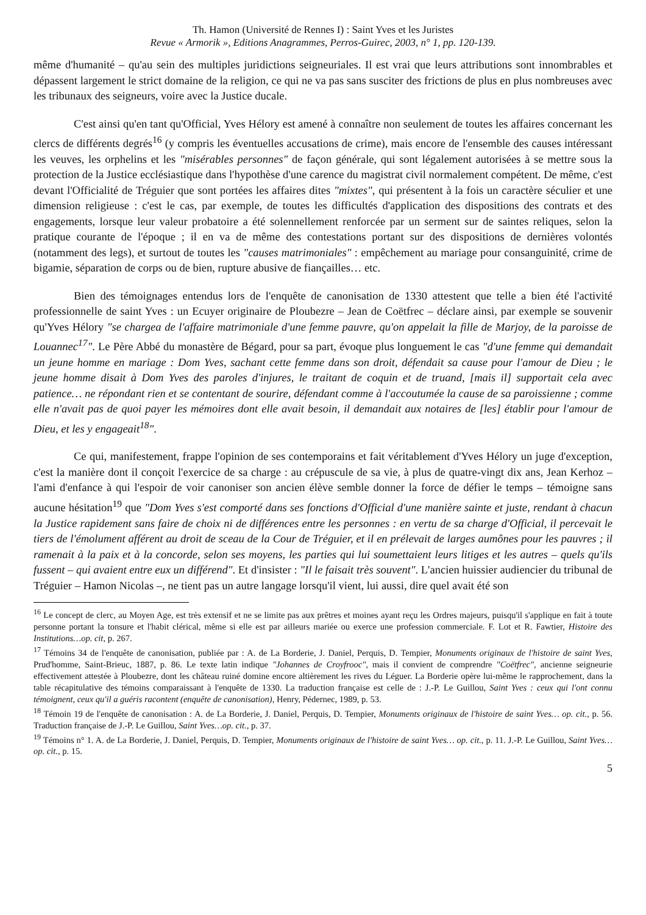Th. Hamon (Université de Rennes I) : Saint Yves et les Juristes
Revue « Armorik », Editions Anagrammes, Perros-Guirec, 2003, n° 1, pp. 120-139.
même d'humanité – qu'au sein des multiples juridictions seigneuriales. Il est vrai que leurs attributions sont innombrables et dépassent largement le strict domaine de la religion, ce qui ne va pas sans susciter des frictions de plus en plus nombreuses avec les tribunaux des seigneurs, voire avec la Justice ducale.
C'est ainsi qu'en tant qu'Official, Yves Hélory est amené à connaître non seulement de toutes les affaires concernant les clercs de différents degrés<sup>16</sup> (y compris les éventuelles accusations de crime), mais encore de l'ensemble des causes intéressant les veuves, les orphelins et les "misérables personnes" de façon générale, qui sont légalement autorisées à se mettre sous la protection de la Justice ecclésiastique dans l'hypothèse d'une carence du magistrat civil normalement compétent. De même, c'est devant l'Officialité de Tréguier que sont portées les affaires dites "mixtes", qui présentent à la fois un caractère séculier et une dimension religieuse : c'est le cas, par exemple, de toutes les difficultés d'application des dispositions des contrats et des engagements, lorsque leur valeur probatoire a été solennellement renforcée par un serment sur de saintes reliques, selon la pratique courante de l'époque ; il en va de même des contestations portant sur des dispositions de dernières volontés (notamment des legs), et surtout de toutes les "causes matrimoniales" : empêchement au mariage pour consanguinité, crime de bigamie, séparation de corps ou de bien, rupture abusive de fiançailles… etc.
Bien des témoignages entendus lors de l'enquête de canonisation de 1330 attestent que telle a bien été l'activité professionnelle de saint Yves : un Ecuyer originaire de Ploubezre – Jean de Coëtfrec – déclare ainsi, par exemple se souvenir qu'Yves Hélory "se chargea de l'affaire matrimoniale d'une femme pauvre, qu'on appelait la fille de Marjoy, de la paroisse de Louannec<sup>17</sup>". Le Père Abbé du monastère de Bégard, pour sa part, évoque plus longuement le cas "d'une femme qui demandait un jeune homme en mariage : Dom Yves, sachant cette femme dans son droit, défendait sa cause pour l'amour de Dieu ; le jeune homme disait à Dom Yves des paroles d'injures, le traitant de coquin et de truand, [mais il] supportait cela avec patience… ne répondant rien et se contentant de sourire, défendant comme à l'accoutumée la cause de sa paroissienne ; comme elle n'avait pas de quoi payer les mémoires dont elle avait besoin, il demandait aux notaires de [les] établir pour l'amour de Dieu, et les y engageait<sup>18</sup>".
Ce qui, manifestement, frappe l'opinion de ses contemporains et fait véritablement d'Yves Hélory un juge d'exception, c'est la manière dont il conçoit l'exercice de sa charge : au crépuscule de sa vie, à plus de quatre-vingt dix ans, Jean Kerhoz – l'ami d'enfance à qui l'espoir de voir canoniser son ancien élève semble donner la force de défier le temps – témoigne sans aucune hésitation<sup>19</sup> que "Dom Yves s'est comporté dans ses fonctions d'Official d'une manière sainte et juste, rendant à chacun la Justice rapidement sans faire de choix ni de différences entre les personnes : en vertu de sa charge d'Official, il percevait le tiers de l'émolument afférent au droit de sceau de la Cour de Tréguier, et il en prélevait de larges aumônes pour les pauvres ; il ramenait à la paix et à la concorde, selon ses moyens, les parties qui lui soumettaient leurs litiges et les autres – quels qu'ils fussent – qui avaient entre eux un différend". Et d'insister : "Il le faisait très souvent". L'ancien huissier audiencier du tribunal de Tréguier – Hamon Nicolas –, ne tient pas un autre langage lorsqu'il vient, lui aussi, dire quel avait été son
<sup>16</sup> Le concept de clerc, au Moyen Age, est très extensif et ne se limite pas aux prêtres et moines ayant reçu les Ordres majeurs, puisqu'il s'applique en fait à toute personne portant la tonsure et l'habit clérical, même si elle est par ailleurs mariée ou exerce une profession commerciale. F. Lot et R. Fawtier, Histoire des Institutions…op. cit, p. 267.
<sup>17</sup> Témoins 34 de l'enquête de canonisation, publiée par : A. de La Borderie, J. Daniel, Perquis, D. Tempier, Monuments originaux de l'histoire de saint Yves, Prud'homme, Saint-Brieuc, 1887, p. 86. Le texte latin indique "Johannes de Croyfrooc", mais il convient de comprendre "Coëtfrec", ancienne seigneurie effectivement attestée à Ploubezre, dont les château ruiné domine encore altièrement les rives du Léguer. La Borderie opère lui-même le rapprochement, dans la table récapitulative des témoins comparaissant à l'enquête de 1330. La traduction française est celle de : J.-P. Le Guillou, Saint Yves : ceux qui l'ont connu témoignent, ceux qu'il a guéris racontent (enquête de canonisation), Henry, Pédernec, 1989, p. 53.
<sup>18</sup> Témoin 19 de l'enquête de canonisation : A. de La Borderie, J. Daniel, Perquis, D. Tempier, Monuments originaux de l'histoire de saint Yves… op. cit., p. 56. Traduction française de J.-P. Le Guillou, Saint Yves…op. cit., p. 37.
<sup>19</sup> Témoins n° 1. A. de La Borderie, J. Daniel, Perquis, D. Tempier, Monuments originaux de l'histoire de saint Yves… op. cit., p. 11. J.-P. Le Guillou, Saint Yves…op. cit., p. 15.
5